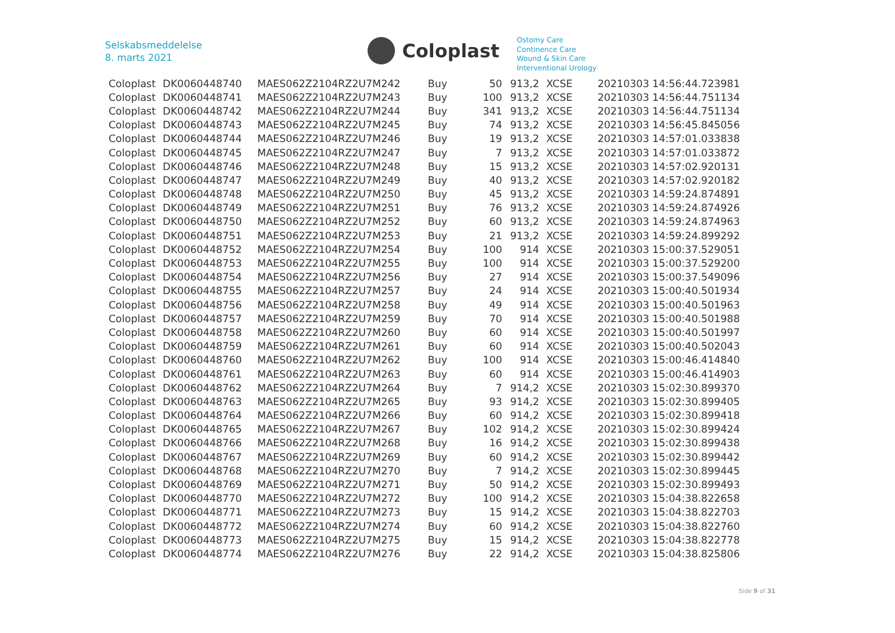Selskabsmeddelelse
8. marts 2021
Coloplast
Ostomy Care
Continence Care
Wound & Skin Care
Interventional Urology
| Coloplast | DK0060448740 | MAES062Z2104RZ2U7M242 | Buy | 50 | 913,2 | XCSE | 20210303 14:56:44.723981 |
| Coloplast | DK0060448741 | MAES062Z2104RZ2U7M243 | Buy | 100 | 913,2 | XCSE | 20210303 14:56:44.751134 |
| Coloplast | DK0060448742 | MAES062Z2104RZ2U7M244 | Buy | 341 | 913,2 | XCSE | 20210303 14:56:44.751134 |
| Coloplast | DK0060448743 | MAES062Z2104RZ2U7M245 | Buy | 74 | 913,2 | XCSE | 20210303 14:56:45.845056 |
| Coloplast | DK0060448744 | MAES062Z2104RZ2U7M246 | Buy | 19 | 913,2 | XCSE | 20210303 14:57:01.033838 |
| Coloplast | DK0060448745 | MAES062Z2104RZ2U7M247 | Buy | 7 | 913,2 | XCSE | 20210303 14:57:01.033872 |
| Coloplast | DK0060448746 | MAES062Z2104RZ2U7M248 | Buy | 15 | 913,2 | XCSE | 20210303 14:57:02.920131 |
| Coloplast | DK0060448747 | MAES062Z2104RZ2U7M249 | Buy | 40 | 913,2 | XCSE | 20210303 14:57:02.920182 |
| Coloplast | DK0060448748 | MAES062Z2104RZ2U7M250 | Buy | 45 | 913,2 | XCSE | 20210303 14:59:24.874891 |
| Coloplast | DK0060448749 | MAES062Z2104RZ2U7M251 | Buy | 76 | 913,2 | XCSE | 20210303 14:59:24.874926 |
| Coloplast | DK0060448750 | MAES062Z2104RZ2U7M252 | Buy | 60 | 913,2 | XCSE | 20210303 14:59:24.874963 |
| Coloplast | DK0060448751 | MAES062Z2104RZ2U7M253 | Buy | 21 | 913,2 | XCSE | 20210303 14:59:24.899292 |
| Coloplast | DK0060448752 | MAES062Z2104RZ2U7M254 | Buy | 100 | 914 | XCSE | 20210303 15:00:37.529051 |
| Coloplast | DK0060448753 | MAES062Z2104RZ2U7M255 | Buy | 100 | 914 | XCSE | 20210303 15:00:37.529200 |
| Coloplast | DK0060448754 | MAES062Z2104RZ2U7M256 | Buy | 27 | 914 | XCSE | 20210303 15:00:37.549096 |
| Coloplast | DK0060448755 | MAES062Z2104RZ2U7M257 | Buy | 24 | 914 | XCSE | 20210303 15:00:40.501934 |
| Coloplast | DK0060448756 | MAES062Z2104RZ2U7M258 | Buy | 49 | 914 | XCSE | 20210303 15:00:40.501963 |
| Coloplast | DK0060448757 | MAES062Z2104RZ2U7M259 | Buy | 70 | 914 | XCSE | 20210303 15:00:40.501988 |
| Coloplast | DK0060448758 | MAES062Z2104RZ2U7M260 | Buy | 60 | 914 | XCSE | 20210303 15:00:40.501997 |
| Coloplast | DK0060448759 | MAES062Z2104RZ2U7M261 | Buy | 60 | 914 | XCSE | 20210303 15:00:40.502043 |
| Coloplast | DK0060448760 | MAES062Z2104RZ2U7M262 | Buy | 100 | 914 | XCSE | 20210303 15:00:46.414840 |
| Coloplast | DK0060448761 | MAES062Z2104RZ2U7M263 | Buy | 60 | 914 | XCSE | 20210303 15:00:46.414903 |
| Coloplast | DK0060448762 | MAES062Z2104RZ2U7M264 | Buy | 7 | 914,2 | XCSE | 20210303 15:02:30.899370 |
| Coloplast | DK0060448763 | MAES062Z2104RZ2U7M265 | Buy | 93 | 914,2 | XCSE | 20210303 15:02:30.899405 |
| Coloplast | DK0060448764 | MAES062Z2104RZ2U7M266 | Buy | 60 | 914,2 | XCSE | 20210303 15:02:30.899418 |
| Coloplast | DK0060448765 | MAES062Z2104RZ2U7M267 | Buy | 102 | 914,2 | XCSE | 20210303 15:02:30.899424 |
| Coloplast | DK0060448766 | MAES062Z2104RZ2U7M268 | Buy | 16 | 914,2 | XCSE | 20210303 15:02:30.899438 |
| Coloplast | DK0060448767 | MAES062Z2104RZ2U7M269 | Buy | 60 | 914,2 | XCSE | 20210303 15:02:30.899442 |
| Coloplast | DK0060448768 | MAES062Z2104RZ2U7M270 | Buy | 7 | 914,2 | XCSE | 20210303 15:02:30.899445 |
| Coloplast | DK0060448769 | MAES062Z2104RZ2U7M271 | Buy | 50 | 914,2 | XCSE | 20210303 15:02:30.899493 |
| Coloplast | DK0060448770 | MAES062Z2104RZ2U7M272 | Buy | 100 | 914,2 | XCSE | 20210303 15:04:38.822658 |
| Coloplast | DK0060448771 | MAES062Z2104RZ2U7M273 | Buy | 15 | 914,2 | XCSE | 20210303 15:04:38.822703 |
| Coloplast | DK0060448772 | MAES062Z2104RZ2U7M274 | Buy | 60 | 914,2 | XCSE | 20210303 15:04:38.822760 |
| Coloplast | DK0060448773 | MAES062Z2104RZ2U7M275 | Buy | 15 | 914,2 | XCSE | 20210303 15:04:38.822778 |
| Coloplast | DK0060448774 | MAES062Z2104RZ2U7M276 | Buy | 22 | 914,2 | XCSE | 20210303 15:04:38.825806 |
Side 9 of 31